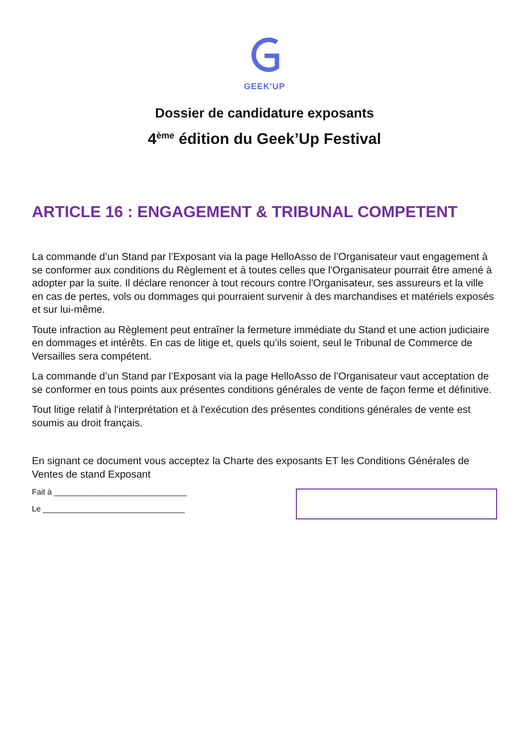GEEK'UP
Dossier de candidature exposants
4<sup>ème</sup> édition du Geek’Up Festival
ARTICLE 16 : ENGAGEMENT & TRIBUNAL COMPETENT
La commande d’un Stand par l’Exposant via la page HelloAsso de l’Organisateur vaut engagement à se conformer aux conditions du Règlement et à toutes celles que l'Organisateur pourrait être amené à adopter par la suite. Il déclare renoncer à tout recours contre l'Organisateur, ses assureurs et la ville en cas de pertes, vols ou dommages qui pourraient survenir à des marchandises et matériels exposés et sur lui-même.
Toute infraction au Règlement peut entraîner la fermeture immédiate du Stand et une action judiciaire en dommages et intérêts. En cas de litige et, quels qu’ils soient, seul le Tribunal de Commerce de Versailles sera compétent.
La commande d’un Stand par l’Exposant via la page HelloAsso de l’Organisateur vaut acceptation de se conformer en tous points aux présentes conditions générales de vente de façon ferme et définitive.
Tout litige relatif à l'interprétation et à l'exécution des présentes conditions générales de vente est soumis au droit français.
En signant ce document vous acceptez la Charte des exposants ET les Conditions Générales de Ventes de stand Exposant
Fait à ______________________________
Le ________________________________